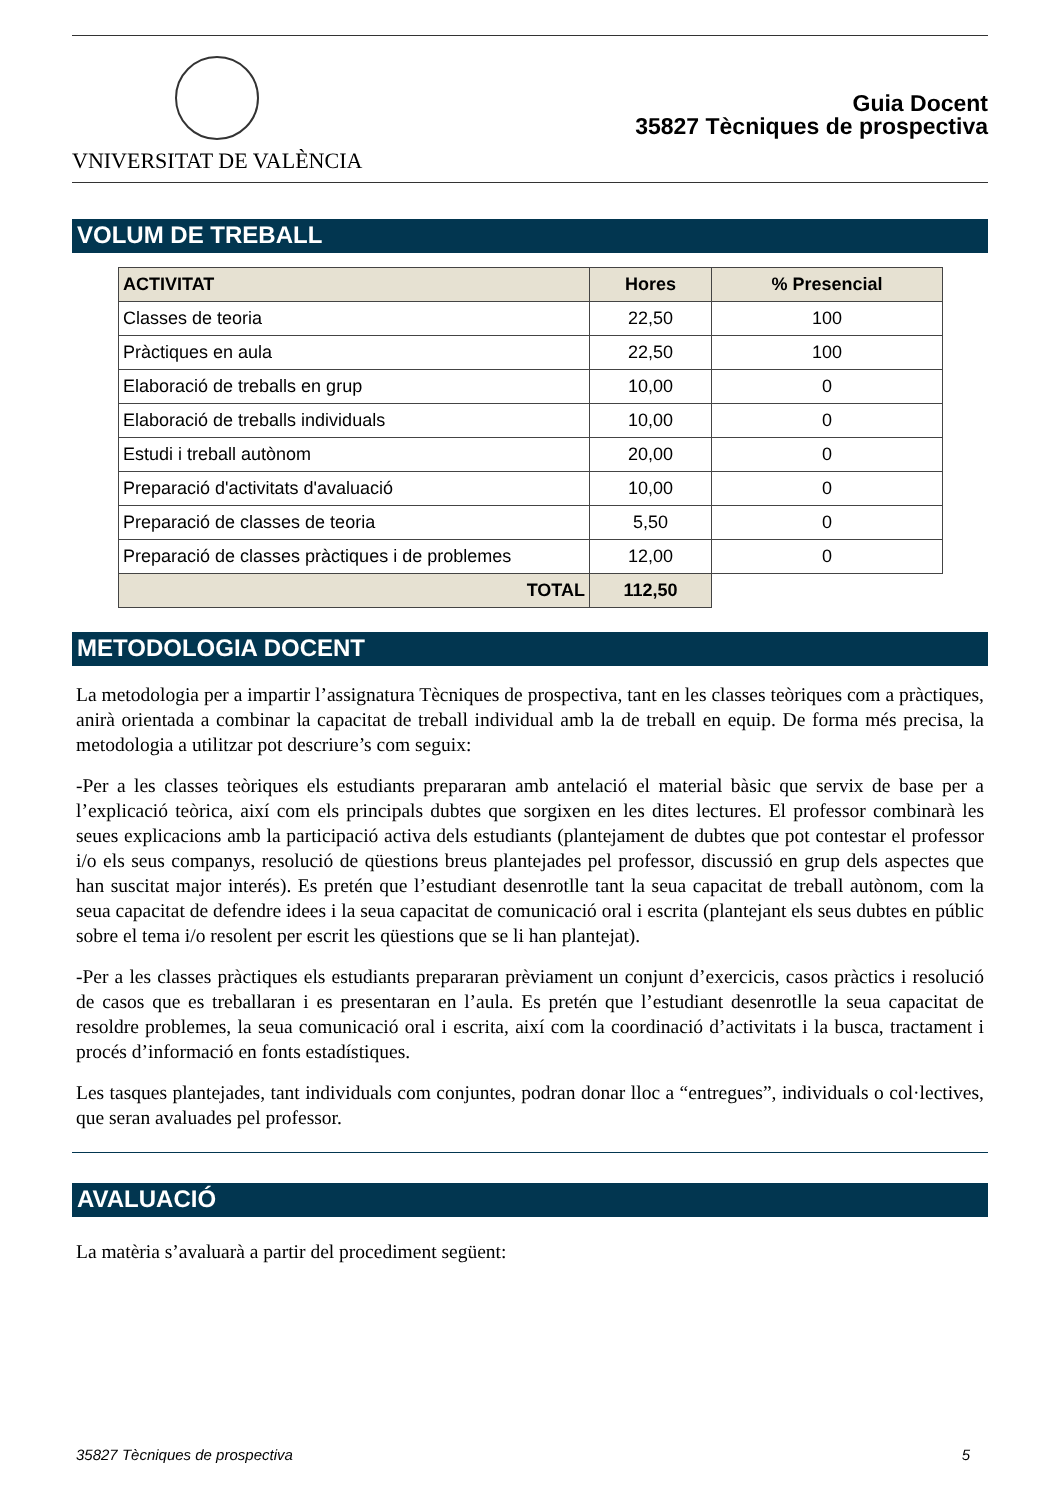VNIVERSITAT DE VALÈNCIA
Guia Docent
35827 Tècniques de prospectiva
VOLUM DE TREBALL
| ACTIVITAT | Hores | % Presencial |
| --- | --- | --- |
| Classes de teoria | 22,50 | 100 |
| Pràctiques en aula | 22,50 | 100 |
| Elaboració de treballs en grup | 10,00 | 0 |
| Elaboració de treballs individuals | 10,00 | 0 |
| Estudi i treball autònom | 20,00 | 0 |
| Preparació d'activitats d'avaluació | 10,00 | 0 |
| Preparació de classes de teoria | 5,50 | 0 |
| Preparació de classes pràctiques i de problemes | 12,00 | 0 |
| TOTAL | 112,50 | |
METODOLOGIA DOCENT
La metodologia per a impartir l’assignatura Tècniques de prospectiva, tant en les classes teòriques com a pràctiques, anirà orientada a combinar la capacitat de treball individual amb la de treball en equip. De forma més precisa, la metodologia a utilitzar pot descriure’s com seguix:
-Per a les classes teòriques els estudiants prepararan amb antelació el material bàsic que servix de base per a l’explicació teòrica, així com els principals dubtes que sorgixen en les dites lectures. El professor combinarà les seues explicacions amb la participació activa dels estudiants (plantejament de dubtes que pot contestar el professor i/o els seus companys, resolució de qüestions breus plantejades pel professor, discussió en grup dels aspectes que han suscitat major interés). Es pretén que l’estudiant desenrotlle tant la seua capacitat de treball autònom, com la seua capacitat de defendre idees i la seua capacitat de comunicació oral i escrita (plantejant els seus dubtes en públic sobre el tema i/o resolent per escrit les qüestions que se li han plantejat).
-Per a les classes pràctiques els estudiants prepararan prèviament un conjunt d’exercicis, casos pràctics i resolució de casos que es treballaran i es presentaran en l’aula. Es pretén que l’estudiant desenrotlle la seua capacitat de resoldre problemes, la seua comunicació oral i escrita, així com la coordinació d’activitats i la busca, tractament i procés d’informació en fonts estadístiques.
Les tasques plantejades, tant individuals com conjuntes, podran donar lloc a “entregues”, individuals o col·lectives, que seran avaluades pel professor.
AVALUACIÓ
La matèria s’avaluarà a partir del procediment següent:
35827 Tècniques de prospectiva 5